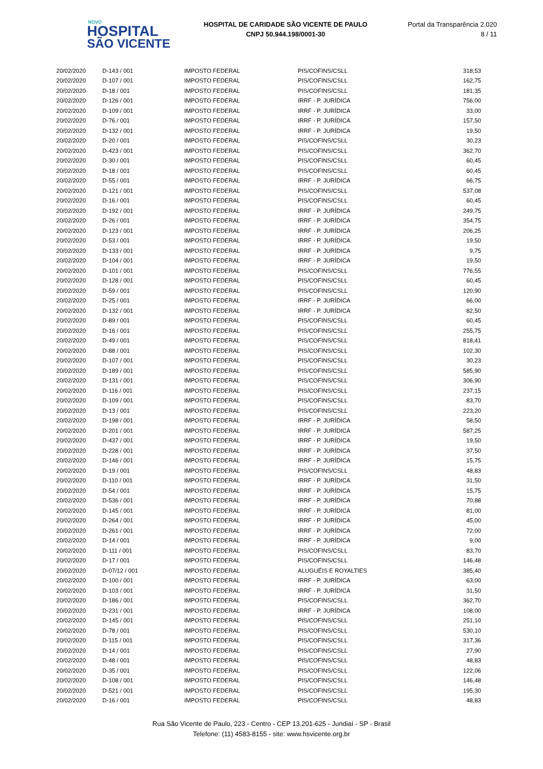NOVO
HOSPITAL
SÃO VICENTE
HOSPITAL DE CARIDADE SÃO VICENTE DE PAULO
CNPJ 50.944.198/0001-30
Portal da Transparência 2.020
8 / 11
| 20/02/2020 | D-143 / 001 | IMPOSTO FEDERAL | PIS/COFINS/CSLL | 318,53 |
| 20/02/2020 | D-107 / 001 | IMPOSTO FEDERAL | PIS/COFINS/CSLL | 162,75 |
| 20/02/2020 | D-18 / 001 | IMPOSTO FEDERAL | PIS/COFINS/CSLL | 181,35 |
| 20/02/2020 | D-126 / 001 | IMPOSTO FEDERAL | IRRF - P. JURÍDICA | 756,00 |
| 20/02/2020 | D-109 / 001 | IMPOSTO FEDERAL | IRRF - P. JURÍDICA | 33,00 |
| 20/02/2020 | D-76 / 001 | IMPOSTO FEDERAL | IRRF - P. JURÍDICA | 157,50 |
| 20/02/2020 | D-132 / 001 | IMPOSTO FEDERAL | IRRF - P. JURÍDICA | 19,50 |
| 20/02/2020 | D-20 / 001 | IMPOSTO FEDERAL | PIS/COFINS/CSLL | 30,23 |
| 20/02/2020 | D-423 / 001 | IMPOSTO FEDERAL | PIS/COFINS/CSLL | 362,70 |
| 20/02/2020 | D-30 / 001 | IMPOSTO FEDERAL | PIS/COFINS/CSLL | 60,45 |
| 20/02/2020 | D-18 / 001 | IMPOSTO FEDERAL | PIS/COFINS/CSLL | 60,45 |
| 20/02/2020 | D-55 / 001 | IMPOSTO FEDERAL | IRRF - P. JURÍDICA | 66,75 |
| 20/02/2020 | D-121 / 001 | IMPOSTO FEDERAL | PIS/COFINS/CSLL | 537,08 |
| 20/02/2020 | D-16 / 001 | IMPOSTO FEDERAL | PIS/COFINS/CSLL | 60,45 |
| 20/02/2020 | D-192 / 001 | IMPOSTO FEDERAL | IRRF - P. JURÍDICA | 249,75 |
| 20/02/2020 | D-26 / 001 | IMPOSTO FEDERAL | IRRF - P. JURÍDICA | 354,75 |
| 20/02/2020 | D-123 / 001 | IMPOSTO FEDERAL | IRRF - P. JURÍDICA | 206,25 |
| 20/02/2020 | D-53 / 001 | IMPOSTO FEDERAL | IRRF - P. JURÍDICA | 19,50 |
| 20/02/2020 | D-133 / 001 | IMPOSTO FEDERAL | IRRF - P. JURÍDICA | 9,75 |
| 20/02/2020 | D-104 / 001 | IMPOSTO FEDERAL | IRRF - P. JURÍDICA | 19,50 |
| 20/02/2020 | D-101 / 001 | IMPOSTO FEDERAL | PIS/COFINS/CSLL | 776,55 |
| 20/02/2020 | D-128 / 001 | IMPOSTO FEDERAL | PIS/COFINS/CSLL | 60,45 |
| 20/02/2020 | D-59 / 001 | IMPOSTO FEDERAL | PIS/COFINS/CSLL | 120,90 |
| 20/02/2020 | D-25 / 001 | IMPOSTO FEDERAL | IRRF - P. JURÍDICA | 66,00 |
| 20/02/2020 | D-132 / 001 | IMPOSTO FEDERAL | IRRF - P. JURÍDICA | 82,50 |
| 20/02/2020 | D-89 / 001 | IMPOSTO FEDERAL | PIS/COFINS/CSLL | 60,45 |
| 20/02/2020 | D-16 / 001 | IMPOSTO FEDERAL | PIS/COFINS/CSLL | 255,75 |
| 20/02/2020 | D-49 / 001 | IMPOSTO FEDERAL | PIS/COFINS/CSLL | 818,41 |
| 20/02/2020 | D-88 / 001 | IMPOSTO FEDERAL | PIS/COFINS/CSLL | 102,30 |
| 20/02/2020 | D-107 / 001 | IMPOSTO FEDERAL | PIS/COFINS/CSLL | 30,23 |
| 20/02/2020 | D-189 / 001 | IMPOSTO FEDERAL | PIS/COFINS/CSLL | 585,90 |
| 20/02/2020 | D-131 / 001 | IMPOSTO FEDERAL | PIS/COFINS/CSLL | 306,90 |
| 20/02/2020 | D-116 / 001 | IMPOSTO FEDERAL | PIS/COFINS/CSLL | 237,15 |
| 20/02/2020 | D-109 / 001 | IMPOSTO FEDERAL | PIS/COFINS/CSLL | 83,70 |
| 20/02/2020 | D-13 / 001 | IMPOSTO FEDERAL | PIS/COFINS/CSLL | 223,20 |
| 20/02/2020 | D-198 / 001 | IMPOSTO FEDERAL | IRRF - P. JURÍDICA | 58,50 |
| 20/02/2020 | D-201 / 001 | IMPOSTO FEDERAL | IRRF - P. JURÍDICA | 587,25 |
| 20/02/2020 | D-437 / 001 | IMPOSTO FEDERAL | IRRF - P. JURÍDICA | 19,50 |
| 20/02/2020 | D-228 / 001 | IMPOSTO FEDERAL | IRRF - P. JURÍDICA | 37,50 |
| 20/02/2020 | D-146 / 001 | IMPOSTO FEDERAL | IRRF - P. JURÍDICA | 15,75 |
| 20/02/2020 | D-19 / 001 | IMPOSTO FEDERAL | PIS/COFINS/CSLL | 48,83 |
| 20/02/2020 | D-110 / 001 | IMPOSTO FEDERAL | IRRF - P. JURÍDICA | 31,50 |
| 20/02/2020 | D-54 / 001 | IMPOSTO FEDERAL | IRRF - P. JURÍDICA | 15,75 |
| 20/02/2020 | D-536 / 001 | IMPOSTO FEDERAL | IRRF - P. JURÍDICA | 70,88 |
| 20/02/2020 | D-145 / 001 | IMPOSTO FEDERAL | IRRF - P. JURÍDICA | 81,00 |
| 20/02/2020 | D-264 / 001 | IMPOSTO FEDERAL | IRRF - P. JURÍDICA | 45,00 |
| 20/02/2020 | D-261 / 001 | IMPOSTO FEDERAL | IRRF - P. JURÍDICA | 72,00 |
| 20/02/2020 | D-14 / 001 | IMPOSTO FEDERAL | IRRF - P. JURÍDICA | 9,00 |
| 20/02/2020 | D-111 / 001 | IMPOSTO FEDERAL | PIS/COFINS/CSLL | 83,70 |
| 20/02/2020 | D-17 / 001 | IMPOSTO FEDERAL | PIS/COFINS/CSLL | 146,48 |
| 20/02/2020 | D-07/12 / 001 | IMPOSTO FEDERAL | ALUGUÉIS E ROYALTIES | 385,40 |
| 20/02/2020 | D-100 / 001 | IMPOSTO FEDERAL | IRRF - P. JURÍDICA | 63,00 |
| 20/02/2020 | D-103 / 001 | IMPOSTO FEDERAL | IRRF - P. JURÍDICA | 31,50 |
| 20/02/2020 | D-186 / 001 | IMPOSTO FEDERAL | PIS/COFINS/CSLL | 362,70 |
| 20/02/2020 | D-231 / 001 | IMPOSTO FEDERAL | IRRF - P. JURÍDICA | 108,00 |
| 20/02/2020 | D-145 / 001 | IMPOSTO FEDERAL | PIS/COFINS/CSLL | 251,10 |
| 20/02/2020 | D-78 / 001 | IMPOSTO FEDERAL | PIS/COFINS/CSLL | 530,10 |
| 20/02/2020 | D-115 / 001 | IMPOSTO FEDERAL | PIS/COFINS/CSLL | 317,36 |
| 20/02/2020 | D-14 / 001 | IMPOSTO FEDERAL | PIS/COFINS/CSLL | 27,90 |
| 20/02/2020 | D-48 / 001 | IMPOSTO FEDERAL | PIS/COFINS/CSLL | 48,83 |
| 20/02/2020 | D-35 / 001 | IMPOSTO FEDERAL | PIS/COFINS/CSLL | 122,06 |
| 20/02/2020 | D-108 / 001 | IMPOSTO FEDERAL | PIS/COFINS/CSLL | 146,48 |
| 20/02/2020 | D-521 / 001 | IMPOSTO FEDERAL | PIS/COFINS/CSLL | 195,30 |
| 20/02/2020 | D-16 / 001 | IMPOSTO FEDERAL | PIS/COFINS/CSLL | 48,83 |
Rua São Vicente de Paulo, 223 - Centro - CEP 13.201-625 - Jundiaí - SP - Brasil
Telefone: (11) 4583-8155 - site: www.hsvicente.org.br